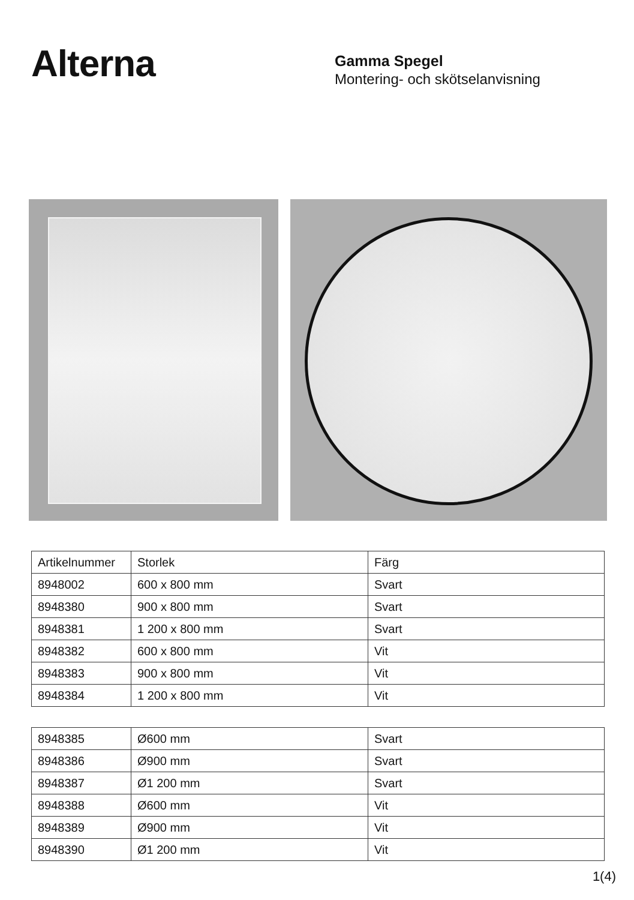Alterna
Gamma Spegel
Montering- och skötselanvisning
| Artikelnummer | Storlek | Färg |
| 8948002 | 600 x 800 mm | Svart |
| 8948380 | 900 x 800 mm | Svart |
| 8948381 | 1 200 x 800 mm | Svart |
| 8948382 | 600 x 800 mm | Vit |
| 8948383 | 900 x 800 mm | Vit |
| 8948384 | 1 200 x 800 mm | Vit |
| 8948385 | Ø600 mm | Svart |
| 8948386 | Ø900 mm | Svart |
| 8948387 | Ø1 200 mm | Svart |
| 8948388 | Ø600 mm | Vit |
| 8948389 | Ø900 mm | Vit |
| 8948390 | Ø1 200 mm | Vit |
1(4)